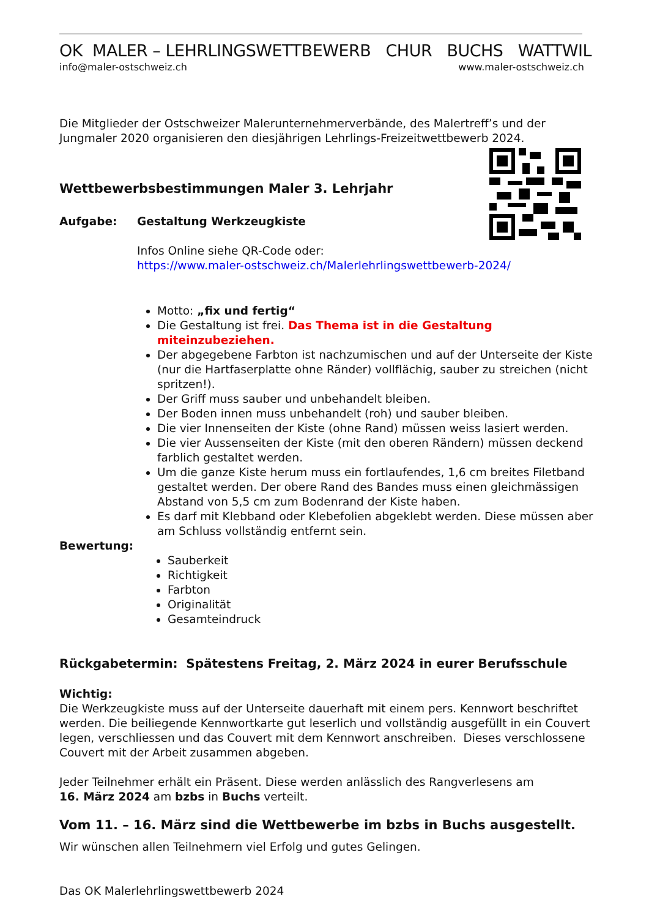OK MALER – LEHRLINGSWETTBEWERB CHUR BUCHS WATTWIL
info@maler-ostschweiz.ch www.maler-ostschweiz.ch
Die Mitglieder der Ostschweizer Malerunternehmerverbände, des Malertreff’s und der Jungmaler 2020 organisieren den diesjährigen Lehrlings-Freizeitwettbewerb 2024.
Wettbewerbsbestimmungen Maler 3. Lehrjahr
Aufgabe: Gestaltung Werkzeugkiste
Infos Online siehe QR-Code oder:
https://www.maler-ostschweiz.ch/Malerlehrlingswettbewerb-2024/
Motto: „fix und fertig“
Die Gestaltung ist frei. Das Thema ist in die Gestaltung miteinzubeziehen.
Der abgegebene Farbton ist nachzumischen und auf der Unterseite der Kiste (nur die Hartfaserplatte ohne Ränder) vollflächig, sauber zu streichen (nicht spritzen!).
Der Griff muss sauber und unbehandelt bleiben.
Der Boden innen muss unbehandelt (roh) und sauber bleiben.
Die vier Innenseiten der Kiste (ohne Rand) müssen weiss lasiert werden.
Die vier Aussenseiten der Kiste (mit den oberen Rändern) müssen deckend farblich gestaltet werden.
Um die ganze Kiste herum muss ein fortlaufendes, 1,6 cm breites Filetband gestaltet werden. Der obere Rand des Bandes muss einen gleichmässigen Abstand von 5,5 cm zum Bodenrand der Kiste haben.
Es darf mit Klebband oder Klebefolien abgeklebt werden. Diese müssen aber am Schluss vollständig entfernt sein.
Bewertung:
Sauberkeit
Richtigkeit
Farbton
Originalität
Gesamteindruck
Rückgabetermin: Spätestens Freitag, 2. März 2024 in eurer Berufsschule
Wichtig:
Die Werkzeugkiste muss auf der Unterseite dauerhaft mit einem pers. Kennwort beschriftet werden. Die beiliegende Kennwortkarte gut leserlich und vollständig ausgefüllt in ein Couvert legen, verschliessen und das Couvert mit dem Kennwort anschreiben. Dieses verschlossene Couvert mit der Arbeit zusammen abgeben.
Jeder Teilnehmer erhält ein Präsent. Diese werden anlässlich des Rangverlesens am
16. März 2024 am bzbs in Buchs verteilt.
Vom 11. – 16. März sind die Wettbewerbe im bzbs in Buchs ausgestellt.
Wir wünschen allen Teilnehmern viel Erfolg und gutes Gelingen.
Das OK Malerlehrlingswettbewerb 2024